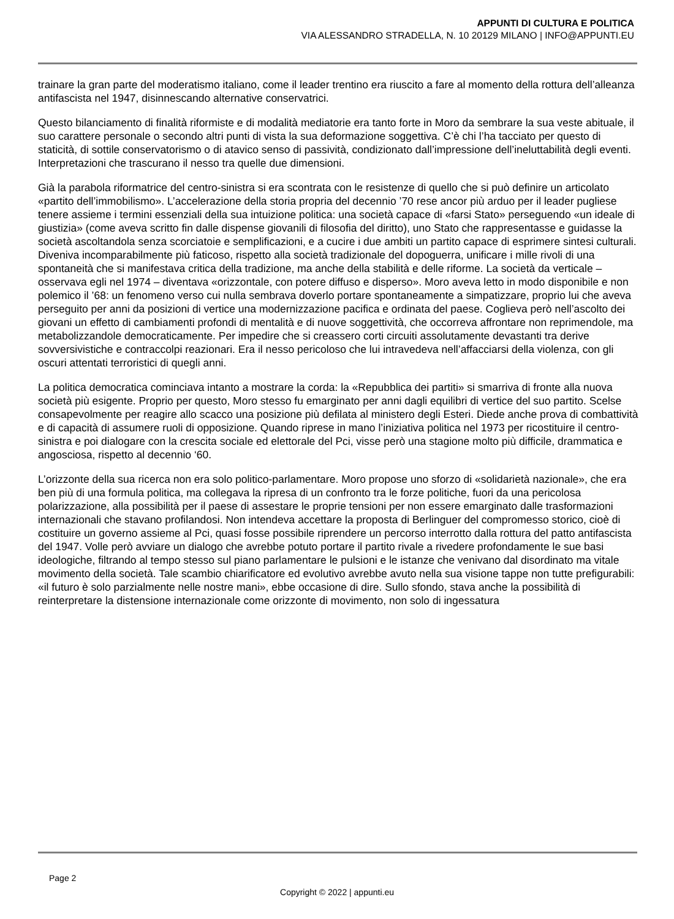APPUNTI DI CULTURA E POLITICA
VIA ALESSANDRO STRADELLA, N. 10 20129 MILANO | INFO@APPUNTI.EU
trainare la gran parte del moderatismo italiano, come il leader trentino era riuscito a fare al momento della rottura dell’alleanza antifascista nel 1947, disinnescando alternative conservatrici.
Questo bilanciamento di finalità riformiste e di modalità mediatorie era tanto forte in Moro da sembrare la sua veste abituale, il suo carattere personale o secondo altri punti di vista la sua deformazione soggettiva. C’è chi l’ha tacciato per questo di staticità, di sottile conservatorismo o di atavico senso di passività, condizionato dall’impressione dell’ineluttabilità degli eventi. Interpretazioni che trascurano il nesso tra quelle due dimensioni.
Già la parabola riformatrice del centro-sinistra si era scontrata con le resistenze di quello che si può definire un articolato «partito dell’immobilismo». L’accelerazione della storia propria del decennio ’70 rese ancor più arduo per il leader pugliese tenere assieme i termini essenziali della sua intuizione politica: una società capace di «farsi Stato» perseguendo «un ideale di giustizia» (come aveva scritto fin dalle dispense giovanili di filosofia del diritto), uno Stato che rappresentasse e guidasse la società ascoltandola senza scorciatoie e semplificazioni, e a cucire i due ambiti un partito capace di esprimere sintesi culturali. Diveniva incomparabilmente più faticoso, rispetto alla società tradizionale del dopoguerra, unificare i mille rivoli di una spontaneità che si manifestava critica della tradizione, ma anche della stabilità e delle riforme. La società da verticale – osservava egli nel 1974 – diventava «orizzontale, con potere diffuso e disperso». Moro aveva letto in modo disponibile e non polemico il ’68: un fenomeno verso cui nulla sembrava doverlo portare spontaneamente a simpatizzare, proprio lui che aveva perseguito per anni da posizioni di vertice una modernizzazione pacifica e ordinata del paese. Coglieva però nell’ascolto dei giovani un effetto di cambiamenti profondi di mentalità e di nuove soggettività, che occorreva affrontare non reprimendole, ma metabolizzandole democraticamente. Per impedire che si creassero corti circuiti assolutamente devastanti tra derive sovversivistiche e contraccolpi reazionari. Era il nesso pericoloso che lui intravedeva nell’affacciarsi della violenza, con gli oscuri attentati terroristici di quegli anni.
La politica democratica cominciava intanto a mostrare la corda: la «Repubblica dei partiti» si smarriva di fronte alla nuova società più esigente. Proprio per questo, Moro stesso fu emarginato per anni dagli equilibri di vertice del suo partito. Scelse consapevolmente per reagire allo scacco una posizione più defilata al ministero degli Esteri. Diede anche prova di combattività e di capacità di assumere ruoli di opposizione. Quando riprese in mano l’iniziativa politica nel 1973 per ricostituire il centro-sinistra e poi dialogare con la crescita sociale ed elettorale del Pci, visse però una stagione molto più difficile, drammatica e angosciosa, rispetto al decennio ‘60.
L’orizzonte della sua ricerca non era solo politico-parlamentare. Moro propose uno sforzo di «solidarietà nazionale», che era ben più di una formula politica, ma collegava la ripresa di un confronto tra le forze politiche, fuori da una pericolosa polarizzazione, alla possibilità per il paese di assestare le proprie tensioni per non essere emarginato dalle trasformazioni internazionali che stavano profilandosi. Non intendeva accettare la proposta di Berlinguer del compromesso storico, cioè di costituire un governo assieme al Pci, quasi fosse possibile riprendere un percorso interrotto dalla rottura del patto antifascista del 1947. Volle però avviare un dialogo che avrebbe potuto portare il partito rivale a rivedere profondamente le sue basi ideologiche, filtrando al tempo stesso sul piano parlamentare le pulsioni e le istanze che venivano dal disordinato ma vitale movimento della società. Tale scambio chiarificatore ed evolutivo avrebbe avuto nella sua visione tappe non tutte prefigurabili: «il futuro è solo parzialmente nelle nostre mani», ebbe occasione di dire. Sullo sfondo, stava anche la possibilità di reinterpretare la distensione internazionale come orizzonte di movimento, non solo di ingessatura
Page 2
Copyright © 2022 | appunti.eu